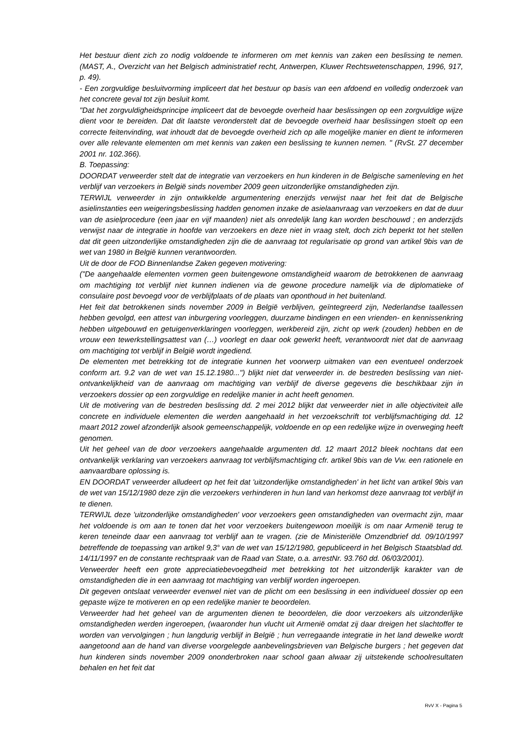Het bestuur dient zich zo nodig voldoende te informeren om met kennis van zaken een beslissing te nemen. (MAST, A., Overzicht van het Belgisch administratief recht, Antwerpen, Kluwer Rechtswetenschappen, 1996, 917, p. 49).
- Een zorgvuldige besluitvorming impliceert dat het bestuur op basis van een afdoend en volledig onderzoek van het concrete geval tot zijn besluit komt.
"Dat het zorgvuldigheidsprincipe impliceert dat de bevoegde overheid haar beslissingen op een zorgvuldige wijze dient voor te bereiden. Dat dit laatste veronderstelt dat de bevoegde overheid haar beslissingen stoelt op een correcte feitenvinding, wat inhoudt dat de bevoegde overheid zich op alle mogelijke manier en dient te informeren over alle relevante elementen om met kennis van zaken een beslissing te kunnen nemen. " (RvSt. 27 december 2001 nr. 102.366).
B. Toepassing:
DOORDAT verweerder stelt dat de integratie van verzoekers en hun kinderen in de Belgische samenleving en het verblijf van verzoekers in België sinds november 2009 geen uitzonderlijke omstandigheden zijn.
TERWIJL verweerder in zijn ontwikkelde argumentering enerzijds verwijst naar het feit dat de Belgische asielinstanties een weigeringsbeslissing hadden genomen inzake de asielaanvraag van verzoekers en dat de duur van de asielprocedure (een jaar en vijf maanden) niet als onredelijk lang kan worden beschouwd ; en anderzijds verwijst naar de integratie in hoofde van verzoekers en deze niet in vraag stelt, doch zich beperkt tot het stellen dat dit geen uitzonderlijke omstandigheden zijn die de aanvraag tot regularisatie op grond van artikel 9bis van de wet van 1980 in België kunnen verantwoorden.
Uit de door de FOD Binnenlandse Zaken gegeven motivering:
("De aangehaalde elementen vormen geen buitengewone omstandigheid waarom de betrokkenen de aanvraag om machtiging tot verblijf niet kunnen indienen via de gewone procedure namelijk via de diplomatieke of consulaire post bevoegd voor de verblijfplaats of de plaats van oponthoud in het buitenland.
Het feit dat betrokkenen sinds november 2009 in België verblijven, geïntegreerd zijn, Nederlandse taallessen hebben gevolgd, een attest van inburgering voorleggen, duurzame bindingen en een vrienden- en kennissenkring hebben uitgebouwd en getuigenverklaringen voorleggen, werkbereid zijn, zicht op werk (zouden) hebben en de vrouw een tewerkstellingsattest van (…) voorlegt en daar ook gewerkt heeft, verantwoordt niet dat de aanvraag om machtiging tot verblijf in België wordt ingediend.
De elementen met betrekking tot de integratie kunnen het voorwerp uitmaken van een eventueel onderzoek conform art. 9.2 van de wet van 15.12.1980...") blijkt niet dat verweerder in. de bestreden beslissing van niet-ontvankelijkheid van de aanvraag om machtiging van verblijf de diverse gegevens die beschikbaar zijn in verzoekers dossier op een zorgvuldige en redelijke manier in acht heeft genomen.
Uit de motivering van de bestreden beslissing dd. 2 mei 2012 blijkt dat verweerder niet in alle objectiviteit alle concrete en individuele elementen die werden aangehaald in het verzoekschrift tot verblijfsmachtiging dd. 12 maart 2012 zowel afzonderlijk alsook gemeenschappelijk, voldoende en op een redelijke wijze in overweging heeft genomen.
Uit het geheel van de door verzoekers aangehaalde argumenten dd. 12 maart 2012 bleek nochtans dat een ontvankelijk verklaring van verzoekers aanvraag tot verblijfsmachtiging cfr. artikel 9bis van de Vw. een rationele en aanvaardbare oplossing is.
EN DOORDAT verweerder alludeert op het feit dat 'uitzonderlijke omstandigheden' in het licht van artikel 9bis van de wet van 15/12/1980 deze zijn die verzoekers verhinderen in hun land van herkomst deze aanvraag tot verblijf in te dienen.
TERWIJL deze 'uitzonderlijke omstandigheden' voor verzoekers geen omstandigheden van overmacht zijn, maar het voldoende is om aan te tonen dat het voor verzoekers buitengewoon moeilijk is om naar Armenië terug te keren teneinde daar een aanvraag tot verblijf aan te vragen. (zie de Ministeriële Omzendbrief dd. 09/10/1997 betreffende de toepassing van artikel 9,3° van de wet van 15/12/1980, gepubliceerd in het Belgisch Staatsblad dd. 14/11/1997 en de constante rechtspraak van de Raad van State, o.a. arrestNr. 93.760 dd. 06/03/2001).
Verweerder heeft een grote appreciatiebevoegdheid met betrekking tot het uitzonderlijk karakter van de omstandigheden die in een aanvraag tot machtiging van verblijf worden ingeroepen.
Dit gegeven ontslaat verweerder evenwel niet van de plicht om een beslissing in een individueel dossier op een gepaste wijze te motiveren en op een redelijke manier te beoordelen.
Verweerder had het geheel van de argumenten dienen te beoordelen, die door verzoekers als uitzonderlijke omstandigheden werden ingeroepen, (waaronder hun vlucht uit Armenië omdat zij daar dreigen het slachtoffer te worden van vervolgingen ; hun langdurig verblijf in België ; hun verregaande integratie in het land dewelke wordt aangetoond aan de hand van diverse voorgelegde aanbevelingsbrieven van Belgische burgers ; het gegeven dat hun kinderen sinds november 2009 ononderbroken naar school gaan alwaar zij uitstekende schoolresultaten behalen en het feit dat
RvV X - Pagina 5